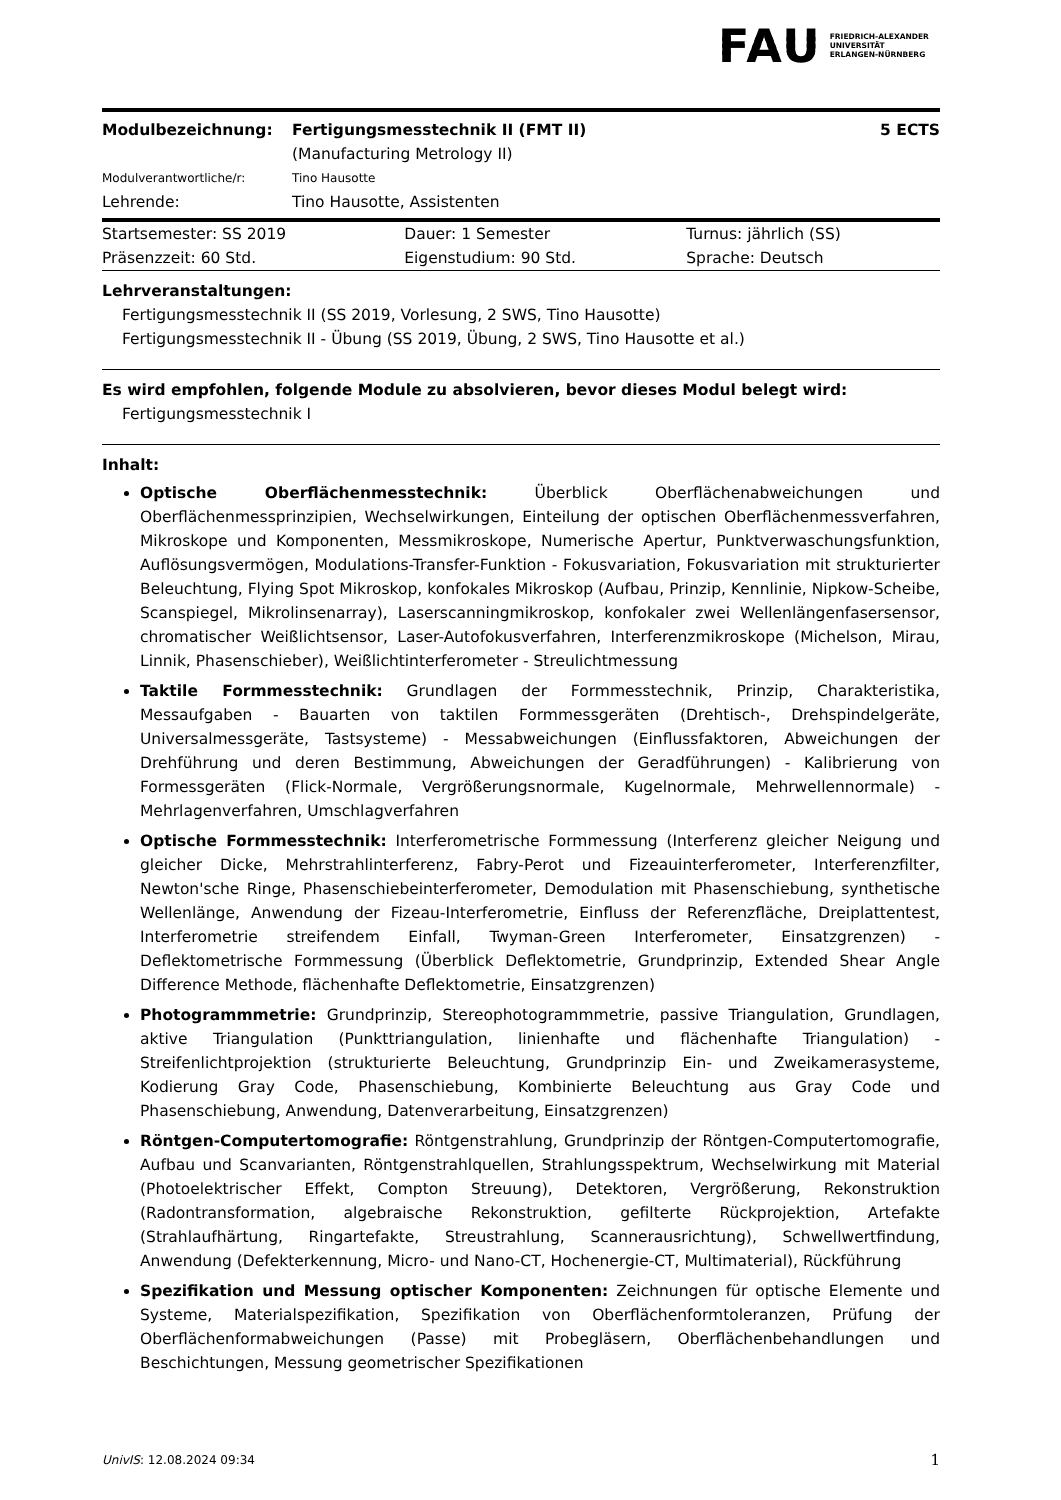FAU FRIEDRICH-ALEXANDER
UNIVERSITÄT
ERLANGEN-NÜRNBERG
| Modulbezeichnung: | Fertigungsmesstechnik II (FMT II) (Manufacturing Metrology II) | 5 ECTS |
| Modulverantwortliche/r: | Tino Hausotte | |
| Lehrende: | Tino Hausotte, Assistenten | |
| Startsemester: SS 2019 | Dauer: 1 Semester | Turnus: jährlich (SS) |
| Präsenzzeit: 60 Std. | Eigenstudium: 90 Std. | Sprache: Deutsch |
Lehrveranstaltungen:
Fertigungsmesstechnik II (SS 2019, Vorlesung, 2 SWS, Tino Hausotte)
Fertigungsmesstechnik II - Übung (SS 2019, Übung, 2 SWS, Tino Hausotte et al.)
Es wird empfohlen, folgende Module zu absolvieren, bevor dieses Modul belegt wird:
Fertigungsmesstechnik I
Inhalt:
Optische Oberflächenmesstechnik: Überblick Oberflächenabweichungen und Oberflächenmessprinzipien, Wechselwirkungen, Einteilung der optischen Oberflächenmessverfahren, Mikroskope und Komponenten, Messmikroskope, Numerische Apertur, Punktverwaschungsfunktion, Auflösungsvermögen, Modulations-Transfer-Funktion - Fokusvariation, Fokusvariation mit strukturierter Beleuchtung, Flying Spot Mikroskop, konfokales Mikroskop (Aufbau, Prinzip, Kennlinie, Nipkow-Scheibe, Scanspiegel, Mikrolinsenarray), Laserscanningmikroskop, konfokaler zwei Wellenlängenfasersensor, chromatischer Weißlichtsensor, Laser-Autofokusverfahren, Interferenzmikroskope (Michelson, Mirau, Linnik, Phasenschieber), Weißlichtinterferometer - Streulichtmessung
Taktile Formmesstechnik: Grundlagen der Formmesstechnik, Prinzip, Charakteristika, Messaufgaben - Bauarten von taktilen Formmessgeräten (Drehtisch-, Drehspindelgeräte, Universalmessgeräte, Tastsysteme) - Messabweichungen (Einflussfaktoren, Abweichungen der Drehführung und deren Bestimmung, Abweichungen der Geradführungen) - Kalibrierung von Formessgeräten (Flick-Normale, Vergrößerungsnormale, Kugelnormale, Mehrwellennormale) - Mehrlagenverfahren, Umschlagverfahren
Optische Formmesstechnik: Interferometrische Formmessung (Interferenz gleicher Neigung und gleicher Dicke, Mehrstrahlinterferenz, Fabry-Perot und Fizeauinterferometer, Interferenzfilter, Newton'sche Ringe, Phasenschiebeinterferometer, Demodulation mit Phasenschiebung, synthetische Wellenlänge, Anwendung der Fizeau-Interferometrie, Einfluss der Referenzfläche, Dreiplattentest, Interferometrie streifendem Einfall, Twyman-Green Interferometer, Einsatzgrenzen) - Deflektometrische Formmessung (Überblick Deflektometrie, Grundprinzip, Extended Shear Angle Difference Methode, flächenhafte Deflektometrie, Einsatzgrenzen)
Photogrammmetrie: Grundprinzip, Stereophotogrammmetrie, passive Triangulation, Grundlagen, aktive Triangulation (Punkttriangulation, linienhafte und flächenhafte Triangulation) - Streifenlichtprojektion (strukturierte Beleuchtung, Grundprinzip Ein- und Zweikamerasysteme, Kodierung Gray Code, Phasenschiebung, Kombinierte Beleuchtung aus Gray Code und Phasenschiebung, Anwendung, Datenverarbeitung, Einsatzgrenzen)
Röntgen-Computertomografie: Röntgenstrahlung, Grundprinzip der Röntgen-Computertomografie, Aufbau und Scanvarianten, Röntgenstrahlquellen, Strahlungsspektrum, Wechselwirkung mit Material (Photoelektrischer Effekt, Compton Streuung), Detektoren, Vergrößerung, Rekonstruktion (Radontransformation, algebraische Rekonstruktion, gefilterte Rückprojektion, Artefakte (Strahlaufhärtung, Ringartefakte, Streustrahlung, Scannerausrichtung), Schwellwertfindung, Anwendung (Defekterkennung, Micro- und Nano-CT, Hochenergie-CT, Multimaterial), Rückführung
Spezifikation und Messung optischer Komponenten: Zeichnungen für optische Elemente und Systeme, Materialspezifikation, Spezifikation von Oberflächenformtoleranzen, Prüfung der Oberflächenformabweichungen (Passe) mit Probegläsern, Oberflächenbehandlungen und Beschichtungen, Messung geometrischer Spezifikationen
UnivIS: 12.08.2024 09:34 1